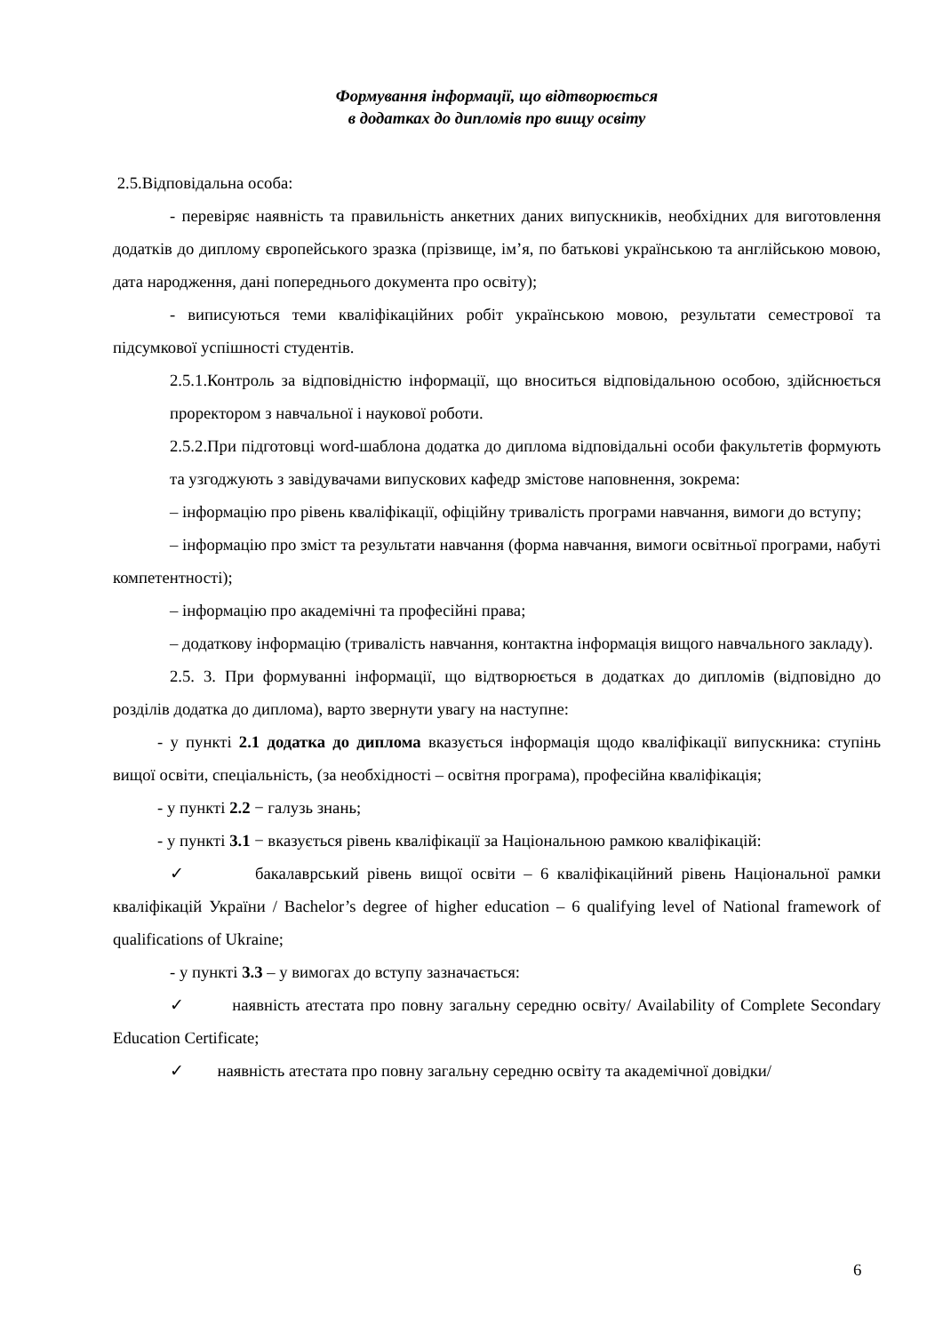Формування інформації, що відтворюється
в додатках до дипломів про вищу освіту
2.5.Відповідальна особа:
- перевіряє наявність та правильність анкетних даних випускників, необхідних для виготовлення додатків до диплому європейського зразка (прізвище, ім’я, по батькові українською та англійською мовою, дата народження, дані попереднього документа про освіту);
- виписуються теми кваліфікаційних робіт українською мовою, результати семестрової та підсумкової успішності студентів.
2.5.1.Контроль за відповідністю інформації, що вноситься відповідальною особою, здійснюється проректором з навчальної і наукової роботи.
2.5.2.При підготовці word-шаблона додатка до диплома відповідальні особи факультетів формують та узгоджують з завідувачами випускових кафедр змістове наповнення, зокрема:
– інформацію про рівень кваліфікації, офіційну тривалість програми навчання, вимоги до вступу;
– інформацію про зміст та результати навчання (форма навчання, вимоги освітньої програми, набуті компетентності);
– інформацію про академічні та професійні права;
– додаткову інформацію (тривалість навчання, контактна інформація вищого навчального закладу).
2.5. 3. При формуванні інформації, що відтворюється в додатках до дипломів (відповідно до розділів додатка до диплома), варто звернути увагу на наступне:
- у пункті 2.1 додатка до диплома вказується інформація щодо кваліфікації випускника: ступінь вищої освіти, спеціальність, (за необхідності – освітня програма), професійна кваліфікація;
- у пункті 2.2 − галузь знань;
- у пункті 3.1 − вказується рівень кваліфікації за Національною рамкою кваліфікацій:
✓ бакалаврський рівень вищої освіти – 6 кваліфікаційний рівень Національної рамки кваліфікацій України / Bachelor’s degree of higher education – 6 qualifying level of National framework of qualifications of Ukraine;
- у пункті 3.3 – у вимогах до вступу зазначається:
✓ наявність атестата про повну загальну середню освіту/ Availability of Complete Secondary Education Certificate;
✓ наявність атестата про повну загальну середню освіту та академічної довідки/
6